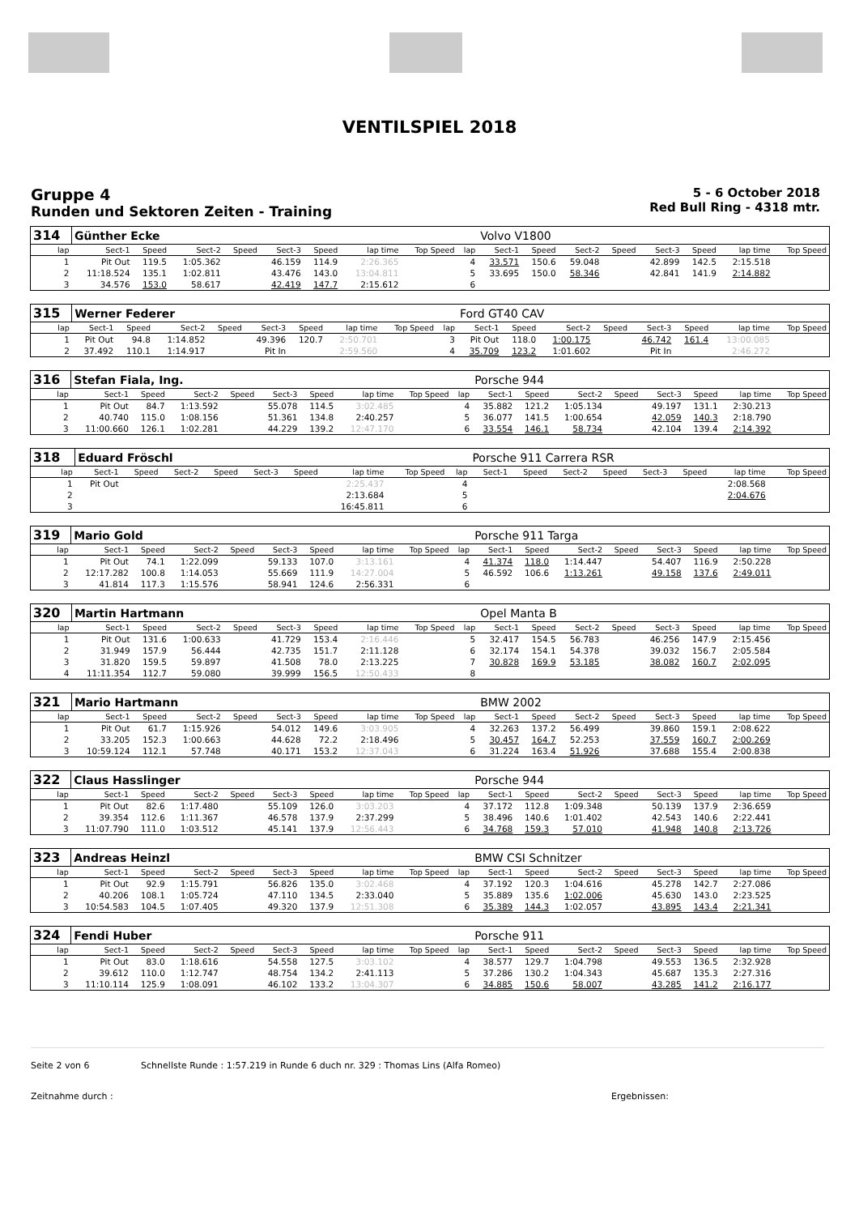VENTILSPIEL 2018
Gruppe 4
Runden und Sektoren Zeiten - Training
5 - 6 October 2018
Red Bull Ring - 4318 mtr.
| 314 | Günther Ecke | | | | | | | | | Volvo V1800 | | | | | | | |
| lap | Sect-1 | Speed | Sect-2 | Speed | Sect-3 | Speed | lap time | Top Speed | lap | Sect-1 | Speed | Sect-2 | Speed | Sect-3 | Speed | lap time | Top Speed |
| 1 | Pit Out | 119.5 | 1:05.362 | | 46.159 | 114.9 | 2:26.365 | | 4 | 33.571 | 150.6 | 59.048 | | 42.899 | 142.5 | 2:15.518 | |
| 2 | 11:18.524 | 135.1 | 1:02.811 | | 43.476 | 143.0 | 13:04.811 | | 5 | 33.695 | 150.0 | 58.346 | | 42.841 | 141.9 | 2:14.882 | |
| 3 | 34.576 | 153.0 | 58.617 | | 42.419 | 147.7 | 2:15.612 | | 6 | | | | | | | | |
| 315 | Werner Federer | | | | | | | | | Ford GT40 CAV | | | | | | | |
| lap | Sect-1 | Speed | Sect-2 | Speed | Sect-3 | Speed | lap time | Top Speed | lap | Sect-1 | Speed | Sect-2 | Speed | Sect-3 | Speed | lap time | Top Speed |
| 1 | Pit Out | 94.8 | 1:14.852 | | 49.396 | 120.7 | 2:50.701 | | 3 | Pit Out | 118.0 | 1:00.175 | | 46.742 | 161.4 | 13:00.085 | |
| 2 | 37.492 | 110.1 | 1:14.917 | | Pit In | | 2:59.560 | | 4 | 35.709 | 123.2 | 1:01.602 | | Pit In | | 2:46.272 | |
| 316 | Stefan Fiala, Ing. | | | | | | | | | Porsche 944 | | | | | | | |
| lap | Sect-1 | Speed | Sect-2 | Speed | Sect-3 | Speed | lap time | Top Speed | lap | Sect-1 | Speed | Sect-2 | Speed | Sect-3 | Speed | lap time | Top Speed |
| 1 | Pit Out | 84.7 | 1:13.592 | | 55.078 | 114.5 | 3:02.485 | | 4 | 35.882 | 121.2 | 1:05.134 | | 49.197 | 131.1 | 2:30.213 | |
| 2 | 40.740 | 115.0 | 1:08.156 | | 51.361 | 134.8 | 2:40.257 | | 5 | 36.077 | 141.5 | 1:00.654 | | 42.059 | 140.3 | 2:18.790 | |
| 3 | 11:00.660 | 126.1 | 1:02.281 | | 44.229 | 139.2 | 12:47.170 | | 6 | 33.554 | 146.1 | 58.734 | | 42.104 | 139.4 | 2:14.392 | |
| 318 | Eduard Fröschl | | | | | | | | | Porsche 911 Carrera RSR | | | | | | | |
| lap | Sect-1 | Speed | Sect-2 | Speed | Sect-3 | Speed | lap time | Top Speed | lap | Sect-1 | Speed | Sect-2 | Speed | Sect-3 | Speed | lap time | Top Speed |
| 1 | Pit Out | | | | | | 2:25.437 | | 4 | | | | | | | 2:08.568 | |
| 2 | | | | | | | 2:13.684 | | 5 | | | | | | | 2:04.676 | |
| 3 | | | | | | | 16:45.811 | | 6 | | | | | | | | |
| 319 | Mario Gold | | | | | | | | | Porsche 911 Targa | | | | | | | |
| lap | Sect-1 | Speed | Sect-2 | Speed | Sect-3 | Speed | lap time | Top Speed | lap | Sect-1 | Speed | Sect-2 | Speed | Sect-3 | Speed | lap time | Top Speed |
| 1 | Pit Out | 74.1 | 1:22.099 | | 59.133 | 107.0 | 3:13.161 | | 4 | 41.374 | 118.0 | 1:14.447 | | 54.407 | 116.9 | 2:50.228 | |
| 2 | 12:17.282 | 100.8 | 1:14.053 | | 55.669 | 111.9 | 14:27.004 | | 5 | 46.592 | 106.6 | 1:13.261 | | 49.158 | 137.6 | 2:49.011 | |
| 3 | 41.814 | 117.3 | 1:15.576 | | 58.941 | 124.6 | 2:56.331 | | 6 | | | | | | | | |
| 320 | Martin Hartmann | | | | | | | | | Opel Manta B | | | | | | | |
| lap | Sect-1 | Speed | Sect-2 | Speed | Sect-3 | Speed | lap time | Top Speed | lap | Sect-1 | Speed | Sect-2 | Speed | Sect-3 | Speed | lap time | Top Speed |
| 1 | Pit Out | 131.6 | 1:00.633 | | 41.729 | 153.4 | 2:16.446 | | 5 | 32.417 | 154.5 | 56.783 | | 46.256 | 147.9 | 2:15.456 | |
| 2 | 31.949 | 157.9 | 56.444 | | 42.735 | 151.7 | 2:11.128 | | 6 | 32.174 | 154.1 | 54.378 | | 39.032 | 156.7 | 2:05.584 | |
| 3 | 31.820 | 159.5 | 59.897 | | 41.508 | 78.0 | 2:13.225 | | 7 | 30.828 | 169.9 | 53.185 | | 38.082 | 160.7 | 2:02.095 | |
| 4 | 11:11.354 | 112.7 | 59.080 | | 39.999 | 156.5 | 12:50.433 | | 8 | | | | | | | | |
| 321 | Mario Hartmann | | | | | | | | | BMW 2002 | | | | | | | |
| lap | Sect-1 | Speed | Sect-2 | Speed | Sect-3 | Speed | lap time | Top Speed | lap | Sect-1 | Speed | Sect-2 | Speed | Sect-3 | Speed | lap time | Top Speed |
| 1 | Pit Out | 61.7 | 1:15.926 | | 54.012 | 149.6 | 3:03.905 | | 4 | 32.263 | 137.2 | 56.499 | | 39.860 | 159.1 | 2:08.622 | |
| 2 | 33.205 | 152.3 | 1:00.663 | | 44.628 | 72.2 | 2:18.496 | | 5 | 30.457 | 164.7 | 52.253 | | 37.559 | 160.7 | 2:00.269 | |
| 3 | 10:59.124 | 112.1 | 57.748 | | 40.171 | 153.2 | 12:37.043 | | 6 | 31.224 | 163.4 | 51.926 | | 37.688 | 155.4 | 2:00.838 | |
| 322 | Claus Hasslinger | | | | | | | | | Porsche 944 | | | | | | | |
| lap | Sect-1 | Speed | Sect-2 | Speed | Sect-3 | Speed | lap time | Top Speed | lap | Sect-1 | Speed | Sect-2 | Speed | Sect-3 | Speed | lap time | Top Speed |
| 1 | Pit Out | 82.6 | 1:17.480 | | 55.109 | 126.0 | 3:03.203 | | 4 | 37.172 | 112.8 | 1:09.348 | | 50.139 | 137.9 | 2:36.659 | |
| 2 | 39.354 | 112.6 | 1:11.367 | | 46.578 | 137.9 | 2:37.299 | | 5 | 38.496 | 140.6 | 1:01.402 | | 42.543 | 140.6 | 2:22.441 | |
| 3 | 11:07.790 | 111.0 | 1:03.512 | | 45.141 | 137.9 | 12:56.443 | | 6 | 34.768 | 159.3 | 57.010 | | 41.948 | 140.8 | 2:13.726 | |
| 323 | Andreas Heinzl | | | | | | | | | BMW CSI Schnitzer | | | | | | | |
| lap | Sect-1 | Speed | Sect-2 | Speed | Sect-3 | Speed | lap time | Top Speed | lap | Sect-1 | Speed | Sect-2 | Speed | Sect-3 | Speed | lap time | Top Speed |
| 1 | Pit Out | 92.9 | 1:15.791 | | 56.826 | 135.0 | 3:02.468 | | 4 | 37.192 | 120.3 | 1:04.616 | | 45.278 | 142.7 | 2:27.086 | |
| 2 | 40.206 | 108.1 | 1:05.724 | | 47.110 | 134.5 | 2:33.040 | | 5 | 35.889 | 135.6 | 1:02.006 | | 45.630 | 143.0 | 2:23.525 | |
| 3 | 10:54.583 | 104.5 | 1:07.405 | | 49.320 | 137.9 | 12:51.308 | | 6 | 35.389 | 144.3 | 1:02.057 | | 43.895 | 143.4 | 2:21.341 | |
| 324 | Fendi Huber | | | | | | | | | Porsche 911 | | | | | | | |
| lap | Sect-1 | Speed | Sect-2 | Speed | Sect-3 | Speed | lap time | Top Speed | lap | Sect-1 | Speed | Sect-2 | Speed | Sect-3 | Speed | lap time | Top Speed |
| 1 | Pit Out | 83.0 | 1:18.616 | | 54.558 | 127.5 | 3:03.102 | | 4 | 38.577 | 129.7 | 1:04.798 | | 49.553 | 136.5 | 2:32.928 | |
| 2 | 39.612 | 110.0 | 1:12.747 | | 48.754 | 134.2 | 2:41.113 | | 5 | 37.286 | 130.2 | 1:04.343 | | 45.687 | 135.3 | 2:27.316 | |
| 3 | 11:10.114 | 125.9 | 1:08.091 | | 46.102 | 133.2 | 13:04.307 | | 6 | 34.885 | 150.6 | 58.007 | | 43.285 | 141.2 | 2:16.177 | |
Seite 2 von 6 Schnellste Runde : 1:57.219 in Runde 6 duch nr. 329 : Thomas Lins (Alfa Romeo)
Zeitnahme durch : Ergebnissen: